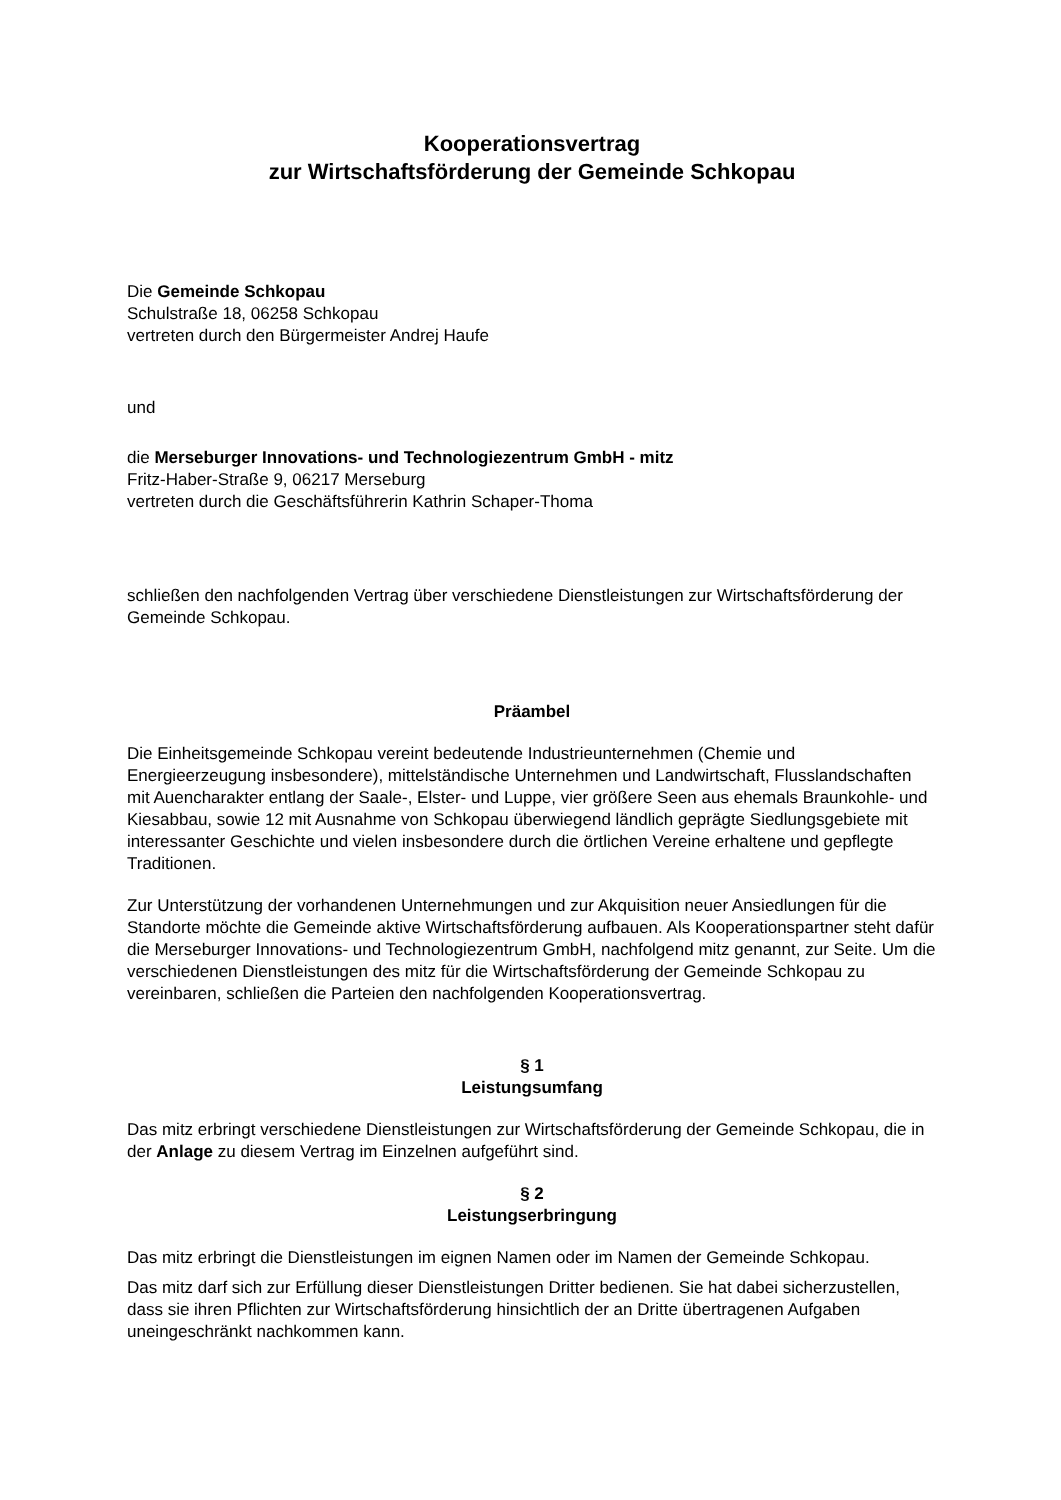Kooperationsvertrag
zur Wirtschaftsförderung der Gemeinde Schkopau
Die Gemeinde Schkopau
Schulstraße 18, 06258 Schkopau
vertreten durch den Bürgermeister Andrej Haufe
und
die Merseburger Innovations- und Technologiezentrum GmbH - mitz
Fritz-Haber-Straße 9, 06217 Merseburg
vertreten durch die Geschäftsführerin Kathrin Schaper-Thoma
schließen den nachfolgenden Vertrag über verschiedene Dienstleistungen zur Wirtschaftsförderung der Gemeinde Schkopau.
Präambel
Die Einheitsgemeinde Schkopau vereint bedeutende Industrieunternehmen (Chemie und Energieerzeugung insbesondere), mittelständische Unternehmen und Landwirtschaft, Flusslandschaften mit Auencharakter entlang der Saale-, Elster- und Luppe, vier größere Seen aus ehemals Braunkohle- und Kiesabbau, sowie 12 mit Ausnahme von Schkopau überwiegend ländlich geprägte Siedlungsgebiete mit interessanter Geschichte und vielen insbesondere durch die örtlichen Vereine erhaltene und gepflegte Traditionen.
Zur Unterstützung der vorhandenen Unternehmungen und zur Akquisition neuer Ansiedlungen für die Standorte möchte die Gemeinde aktive Wirtschaftsförderung aufbauen. Als Kooperationspartner steht dafür die Merseburger Innovations- und Technologiezentrum GmbH, nachfolgend mitz genannt, zur Seite. Um die verschiedenen Dienstleistungen des mitz für die Wirtschaftsförderung der Gemeinde Schkopau zu vereinbaren, schließen die Parteien den nachfolgenden Kooperationsvertrag.
§ 1
Leistungsumfang
Das mitz erbringt verschiedene Dienstleistungen zur Wirtschaftsförderung der Gemeinde Schkopau, die in der Anlage zu diesem Vertrag im Einzelnen aufgeführt sind.
§ 2
Leistungserbringung
Das mitz erbringt die Dienstleistungen im eignen Namen oder im Namen der Gemeinde Schkopau.
Das mitz darf sich zur Erfüllung dieser Dienstleistungen Dritter bedienen. Sie hat dabei sicherzustellen, dass sie ihren Pflichten zur Wirtschaftsförderung hinsichtlich der an Dritte übertragenen Aufgaben uneingeschränkt nachkommen kann.